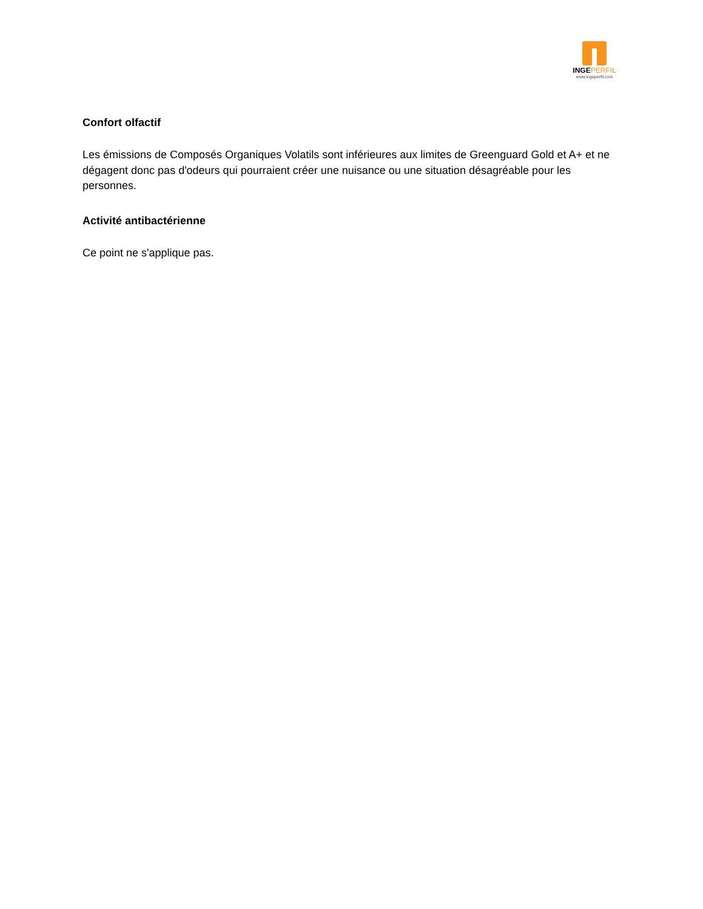INGEPERFIL
www.ingeperfil.com
Confort olfactif
Les émissions de Composés Organiques Volatils sont inférieures aux limites de Greenguard Gold et A+ et ne dégagent donc pas d'odeurs qui pourraient créer une nuisance ou une situation désagréable pour les personnes.
Activité antibactérienne
Ce point ne s'applique pas.